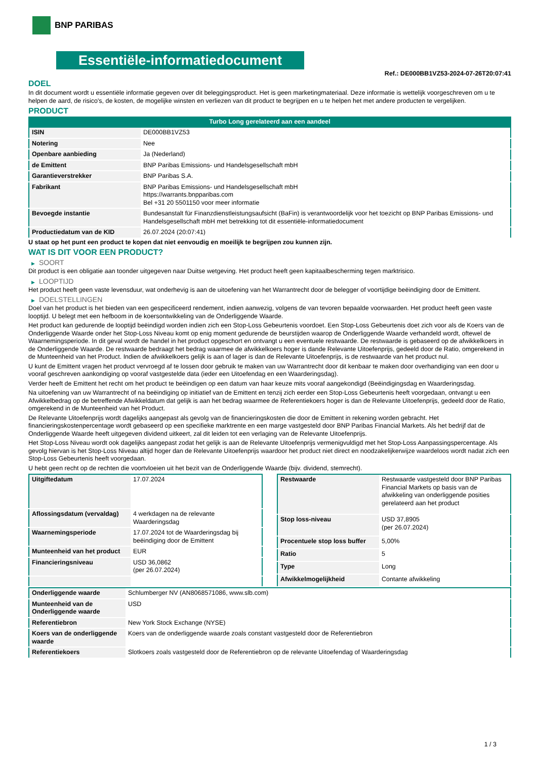BNP PARIBAS
Essentiële-informatiedocument
Ref.: DE000BB1VZ53-2024-07-26T20:07:41
DOEL
In dit document wordt u essentiële informatie gegeven over dit beleggingsproduct. Het is geen marketingmateriaal. Deze informatie is wettelijk voorgeschreven om u te helpen de aard, de risico's, de kosten, de mogelijke winsten en verliezen van dit product te begrijpen en u te helpen het met andere producten te vergelijken.
PRODUCT
Turbo Long gerelateerd aan een aandeel
| ISIN | DE000BB1VZ53 |
| Notering | Nee |
| Openbare aanbieding | Ja (Nederland) |
| de Emittent | BNP Paribas Emissions- und Handelsgesellschaft mbH |
| Garantieverstrekker | BNP Paribas S.A. |
| Fabrikant | BNP Paribas Emissions- und Handelsgesellschaft mbH https://warrants.bnpparibas.com Bel +31 20 5501150 voor meer informatie |
| Bevoegde instantie | Bundesanstalt für Finanzdienstleistungsaufsicht (BaFin) is verantwoordelijk voor het toezicht op BNP Paribas Emissions- und Handelsgesellschaft mbH met betrekking tot dit essentiële-informatiedocument |
| Productiedatum van de KID | 26.07.2024 (20:07:41) |
U staat op het punt een product te kopen dat niet eenvoudig en moeilijk te begrijpen zou kunnen zijn.
WAT IS DIT VOOR EEN PRODUCT?
▶ SOORT
Dit product is een obligatie aan toonder uitgegeven naar Duitse wetgeving. Het product heeft geen kapitaalbescherming tegen marktrisico.
▶ LOOPTIJD
Het product heeft geen vaste levensduur, wat onderhevig is aan de uitoefening van het Warrantrecht door de belegger of voortijdige beëindiging door de Emittent.
▶ DOELSTELLINGEN
Doel van het product is het bieden van een gespecificeerd rendement, indien aanwezig, volgens de van tevoren bepaalde voorwaarden. Het product heeft geen vaste looptijd. U belegt met een hefboom in de koersontwikkeling van de Onderliggende Waarde.
Het product kan gedurende de looptijd beëindigd worden indien zich een Stop-Loss Gebeurtenis voordoet. Een Stop-Loss Gebeurtenis doet zich voor als de Koers van de Onderliggende Waarde onder het Stop-Loss Niveau komt op enig moment gedurende de beurstijden waarop de Onderliggende Waarde verhandeld wordt, oftewel de Waarnemingsperiode. In dit geval wordt de handel in het product opgeschort en ontvangt u een eventuele restwaarde. De restwaarde is gebaseerd op de afwikkelkoers in de Onderliggende Waarde. De restwaarde bedraagt het bedrag waarmee de afwikkelkoers hoger is dande Relevante Uitoefenprijs, gedeeld door de Ratio, omgerekend in de Munteenheid van het Product. Indien de afwikkelkoers gelijk is aan of lager is dan de Relevante Uitoefenprijs, is de restwaarde van het product nul.
U kunt de Emittent vragen het product vervroegd af te lossen door gebruik te maken van uw Warrantrecht door dit kenbaar te maken door overhandiging van een door u vooraf geschreven aankondiging op vooraf vastgestelde data (ieder een Uitoefendag en een Waarderingsdag).
Verder heeft de Emittent het recht om het product te beëindigen op een datum van haar keuze mits vooraf aangekondigd (Beëindigingsdag en Waarderingsdag.
Na uitoefening van uw Warrantrecht of na beëindiging op initiatief van de Emittent en tenzij zich eerder een Stop-Loss Gebeurtenis heeft voorgedaan, ontvangt u een Afwikkelbedrag op de betreffende Afwikkeldatum dat gelijk is aan het bedrag waarmee de Referentiekoers hoger is dan de Relevante Uitoefenprijs, gedeeld door de Ratio, omgerekend in de Munteenheid van het Product.
De Relevante Uitoefenprijs wordt dagelijks aangepast als gevolg van de financieringskosten die door de Emittent in rekening worden gebracht. Het financieringskostenpercentage wordt gebaseerd op een specifieke marktrente en een marge vastgesteld door BNP Paribas Financial Markets. Als het bedrijf dat de Onderliggende Waarde heeft uitgegeven dividend uitkeert, zal dit leiden tot een verlaging van de Relevante Uitoefenprijs.
Het Stop-Loss Niveau wordt ook dagelijks aangepast zodat het gelijk is aan de Relevante Uitoefenprijs vermenigvuldigd met het Stop-Loss Aanpassingspercentage. Als gevolg hiervan is het Stop-Loss Niveau altijd hoger dan de Relevante Uitoefenprijs waardoor het product niet direct en noodzakelijkerwijze waardeloos wordt nadat zich een Stop-Loss Gebeurtenis heeft voorgedaan.
U hebt geen recht op de rechten die voortvloeien uit het bezit van de Onderliggende Waarde (bijv. dividend, stemrecht).
| Uitgiftedatum | 17.07.2024 |
| Aflossingsdatum (vervaldag) | 4 werkdagen na de relevante Waarderingsdag |
| Waarnemingsperiode | 17.07.2024 tot de Waarderingsdag bij beëindiging door de Emittent |
| Munteenheid van het product | EUR |
| Financieringsniveau | USD 36,0862 (per 26.07.2024) |
| Restwaarde | Restwaarde vastgesteld door BNP Paribas Financial Markets op basis van de afwikkeling van onderliggende posities gerelateerd aan het product |
| Stop loss-niveau | USD 37,8905 (per 26.07.2024) |
| Procentuele stop loss buffer | 5,00% |
| Ratio | 5 |
| Type | Long |
| Afwikkelmogelijkheid | Contante afwikkeling |
| Onderliggende waarde | Schlumberger NV (AN8068571086, www.slb.com) |
| Munteenheid van de Onderliggende waarde | USD |
| Referentiebron | New York Stock Exchange (NYSE) |
| Koers van de onderliggende waarde | Koers van de onderliggende waarde zoals constant vastgesteld door de Referentiebron |
| Referentiekoers | Slotkoers zoals vastgesteld door de Referentiebron op de relevante Uitoefendag of Waarderingsdag |
1 / 3